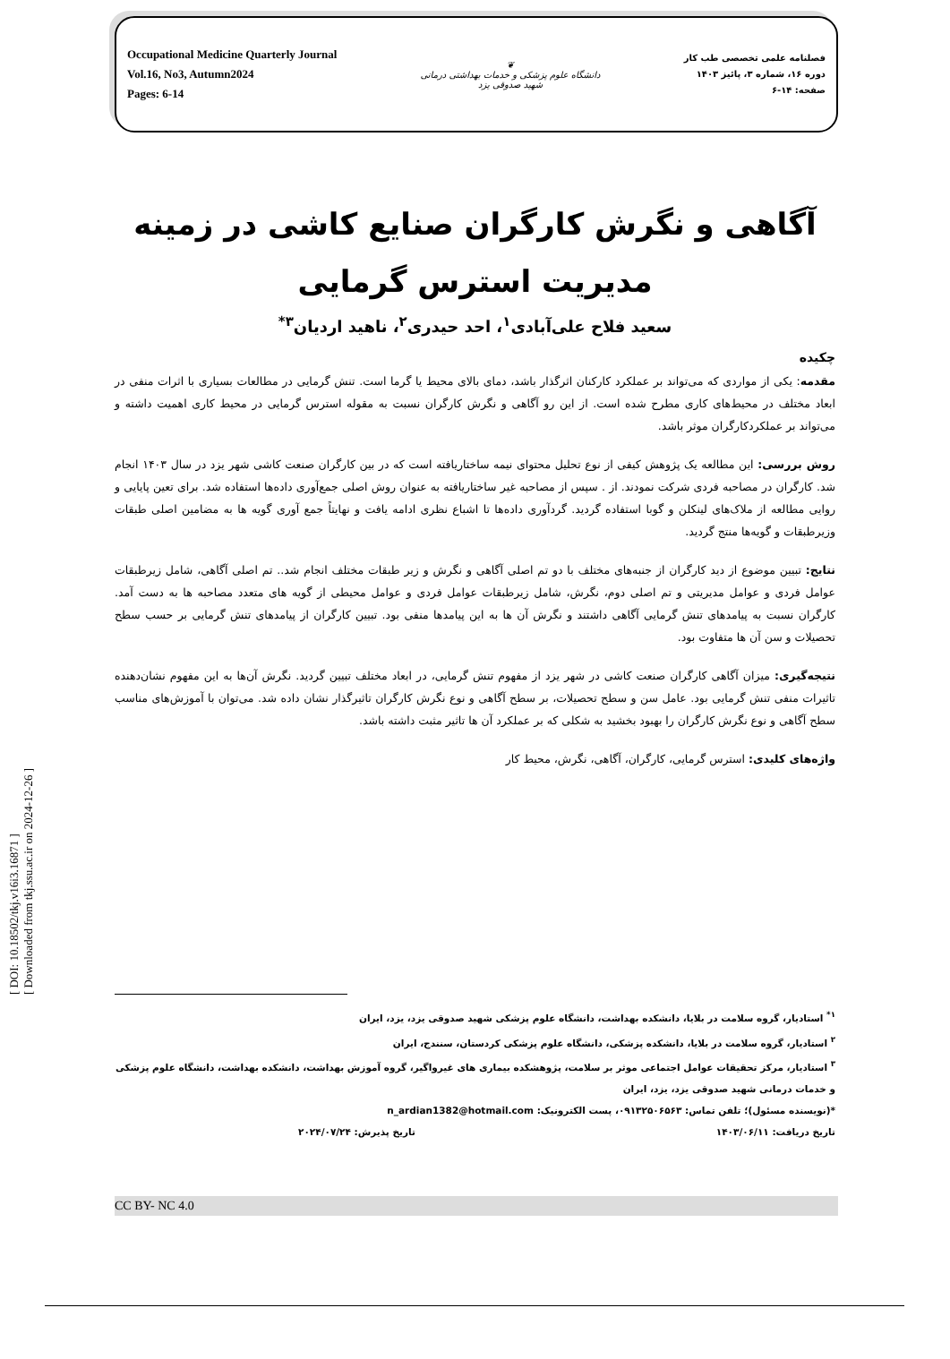[ DOI: 10.18502/tkj.v16i3.16871 ]
[ Downloaded from tkj.ssu.ac.ir on 2024-12-26 ]
Occupational Medicine Quarterly Journal
Vol.16, No3, Autumn2024
Pages: 6-14
❦
دانشگاه علوم پزشکی و خدمات بهداشتی درمانی
شهید صدوقی یزد
فصلنامه علمی تخصصی طب کار
دوره ۱۶، شماره ۳، پائیز ۱۴۰۳
صفحه: ۱۴-۶
آگاهی و نگرش کارگران صنایع کاشی در زمینه مدیریت استرس گرمایی
سعید فلاح علی‌آبادی<sup>۱</sup>، احد حیدری<sup>۲</sup>، ناهید اردیان<sup>۳*</sup>
چکیده
مقدمه: یکی از مواردی که می‌تواند بر عملکرد کارکنان اثرگذار باشد، دمای بالای محیط یا گرما است. تنش گرمایی در مطالعات بسیاری با اثرات منفی در ابعاد مختلف در محیط‌های کاری مطرح شده است. از این رو آگاهی و نگرش کارگران نسبت به مقوله استرس گرمایی در محیط کاری اهمیت داشته و می‌تواند بر عملکردکارگران موثر باشد.
روش بررسی: این مطالعه یک پژوهش کیفی از نوع تحلیل محتوای نیمه ساختاریافته است که در بین کارگران صنعت کاشی شهر یزد در سال ۱۴۰۳ انجام شد. کارگران در مصاحبه فردی شرکت نمودند. از . سپس از مصاحبه غیر ساختاریافته به عنوان روش اصلی جمع‌آوری داده‌ها استفاده شد. برای تعین پایایی و روایی مطالعه از ملاک‌های لینکلن و گوبا استفاده گردید. گردآوری داده‌ها تا اشباع نظری ادامه یافت و نهایتاً جمع آوری گویه ها به مضامین اصلی طبقات وزیرطبقات و گویه‌ها منتج گردید.
نتایج: تبیین موضوع از دید کارگران از جنبه‌های مختلف با دو تم اصلی آگاهی و نگرش و زیر طبقات مختلف انجام شد.. تم اصلی آگاهی، شامل زیرطبقات عوامل فردی و عوامل مدیریتی و تم اصلی دوم، نگرش، شامل زیرطبقات عوامل فردی و عوامل محیطی از گویه های متعدد مصاحبه ها به دست آمد. کارگران نسبت به پیامدهای تنش گرمایی آگاهی داشتند و نگرش آن ها به این پیامدها منفی بود. تبیین کارگران از پیامدهای تنش گرمایی بر حسب سطح تحصیلات و سن آن ها متفاوت بود.
نتیجه‌گیری: میزان آگاهی کارگران صنعت کاشی در شهر یزد از مفهوم تنش گرمایی، در ابعاد مختلف تبیین گردید. نگرش آن‌ها به این مفهوم نشان‌دهنده تاثیرات منفی تنش گرمایی بود. عامل سن و سطح تحصیلات، بر سطح آگاهی و نوع نگرش کارگران تاثیرگذار نشان داده شد. می‌توان با آموزش‌های مناسب سطح آگاهی و نوع نگرش کارگران را بهبود بخشید به شکلی که بر عملکرد آن ها تاثیر مثبت داشته باشد.
واژه‌های کلیدی: استرس گرمایی، کارگران، آگاهی، نگرش، محیط کار
<sup>۱*</sup> استادیار، گروه سلامت در بلایا، دانشکده بهداشت، دانشگاه علوم پزشکی شهید صدوقی یزد، یزد، ایران
<sup>۲</sup> استادیار، گروه سلامت در بلایا، دانشکده پزشکی، دانشگاه علوم پزشکی کردستان، سنندج، ایران
<sup>۳</sup> استادیار، مرکز تحقیقات عوامل اجتماعی موثر بر سلامت، پژوهشکده بیماری های غیرواگیر، گروه آموزش بهداشت، دانشکده بهداشت، دانشگاه علوم پزشکی و خدمات درمانی شهید صدوقی یزد، یزد، ایران
*(نویسنده مسئول)؛ تلفن تماس: ۰۹۱۳۲۵۰۶۵۶۳، پست الکترونیک: n_ardian1382@hotmail.com
تاریخ دریافت: ۱۴۰۳/۰۶/۱۱ تاریخ پذیرش: ۲۰۲۴/۰۷/۲۴
CC BY- NC 4.0